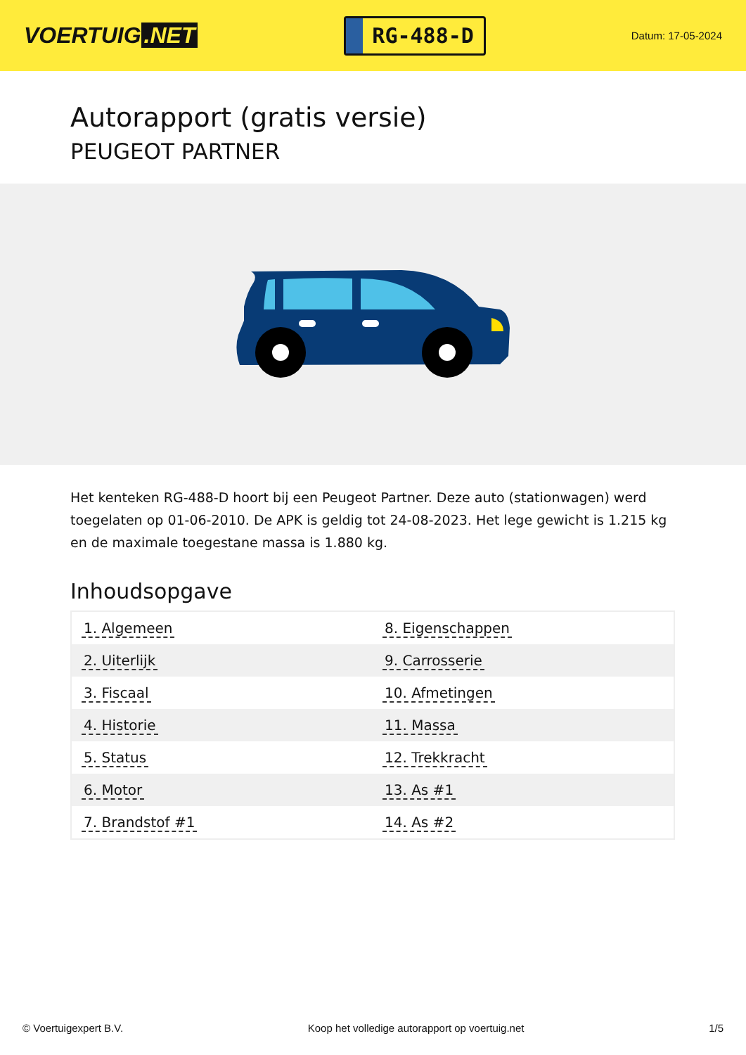VOERTUIG.NET
RG-488-D
Datum: 17-05-2024
Autorapport (gratis versie)
PEUGEOT PARTNER
Het kenteken RG-488-D hoort bij een Peugeot Partner. Deze auto (stationwagen) werd toegelaten op 01-06-2010. De APK is geldig tot 24-08-2023. Het lege gewicht is 1.215 kg en de maximale toegestane massa is 1.880 kg.
Inhoudsopgave
| 1. Algemeen | 8. Eigenschappen |
| 2. Uiterlijk | 9. Carrosserie |
| 3. Fiscaal | 10. Afmetingen |
| 4. Historie | 11. Massa |
| 5. Status | 12. Trekkracht |
| 6. Motor | 13. As #1 |
| 7. Brandstof #1 | 14. As #2 |
© Voertuigexpert B.V. Koop het volledige autorapport op voertuig.net 1/5